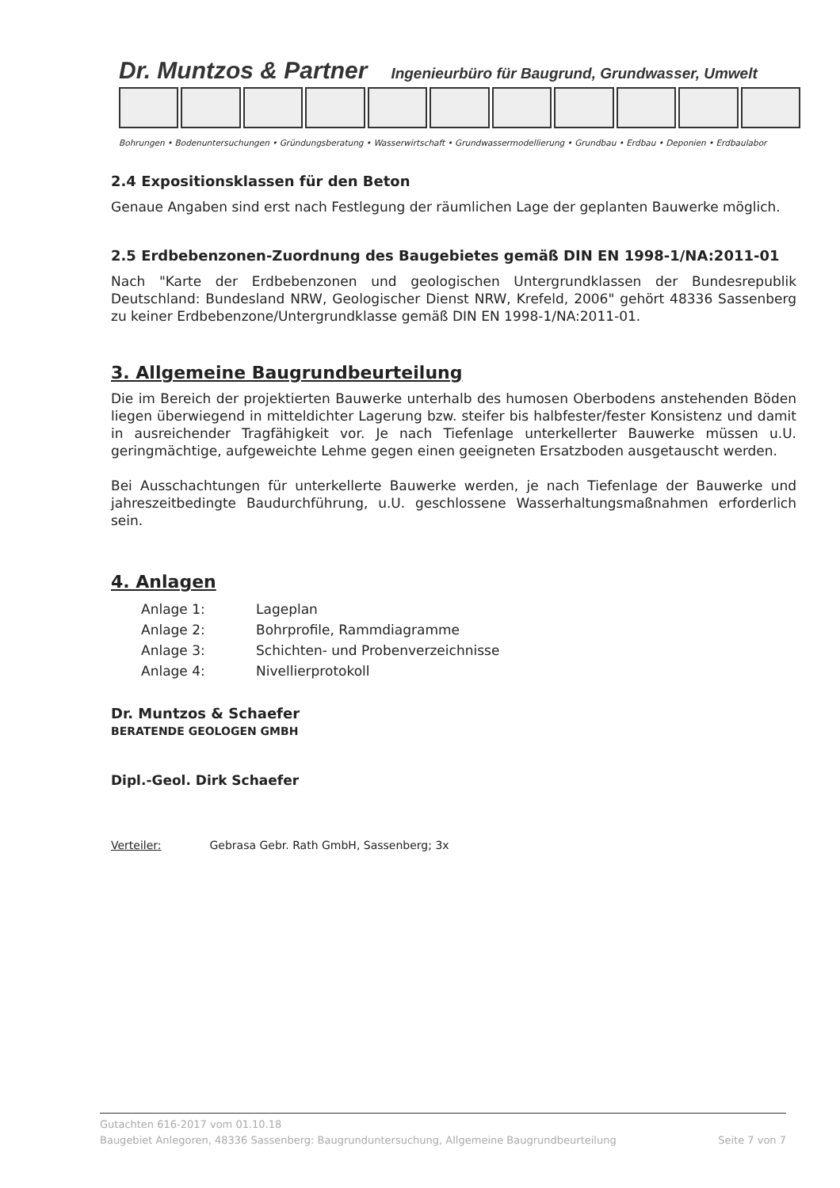Dr. Muntzos & Partner Ingenieurbüro für Baugrund, Grundwasser, Umwelt
Bohrungen • Bodenuntersuchungen • Gründungsberatung • Wasserwirtschaft • Grundwassermodellierung • Grundbau • Erdbau • Deponien • Erdbaulabor
2.4 Expositionsklassen für den Beton
Genaue Angaben sind erst nach Festlegung der räumlichen Lage der geplanten Bauwerke möglich.
2.5 Erdbebenzonen-Zuordnung des Baugebietes gemäß DIN EN 1998-1/NA:2011-01
Nach "Karte der Erdbebenzonen und geologischen Untergrundklassen der Bundesrepublik Deutschland: Bundesland NRW, Geologischer Dienst NRW, Krefeld, 2006" gehört 48336 Sassenberg zu keiner Erdbebenzone/Untergrundklasse gemäß DIN EN 1998-1/NA:2011-01.
3. Allgemeine Baugrundbeurteilung
Die im Bereich der projektierten Bauwerke unterhalb des humosen Oberbodens anstehenden Böden liegen überwiegend in mitteldichter Lagerung bzw. steifer bis halbfester/fester Konsistenz und damit in ausreichender Tragfähigkeit vor. Je nach Tiefenlage unterkellerter Bauwerke müssen u.U. geringmächtige, aufgeweichte Lehme gegen einen geeigneten Ersatzboden ausgetauscht werden.
Bei Ausschachtungen für unterkellerte Bauwerke werden, je nach Tiefenlage der Bauwerke und jahreszeitbedingte Baudurchführung, u.U. geschlossene Wasserhaltungsmaßnahmen erforderlich sein.
4. Anlagen
Anlage 1: Lageplan Anlage 2: Bohrprofile, Rammdiagramme Anlage 3: Schichten- und Probenverzeichnisse Anlage 4: Nivellierprotokoll
Dr. Muntzos & Schaefer
BERATENDE GEOLOGEN GMBH
Dipl.-Geol. Dirk Schaefer
Verteiler: Gebrasa Gebr. Rath GmbH, Sassenberg; 3x
Gutachten 616-2017 vom 01.10.18
Baugebiet Anlegoren, 48336 Sassenberg: Baugrunduntersuchung, Allgemeine Baugrundbeurteilung Seite 7 von 7